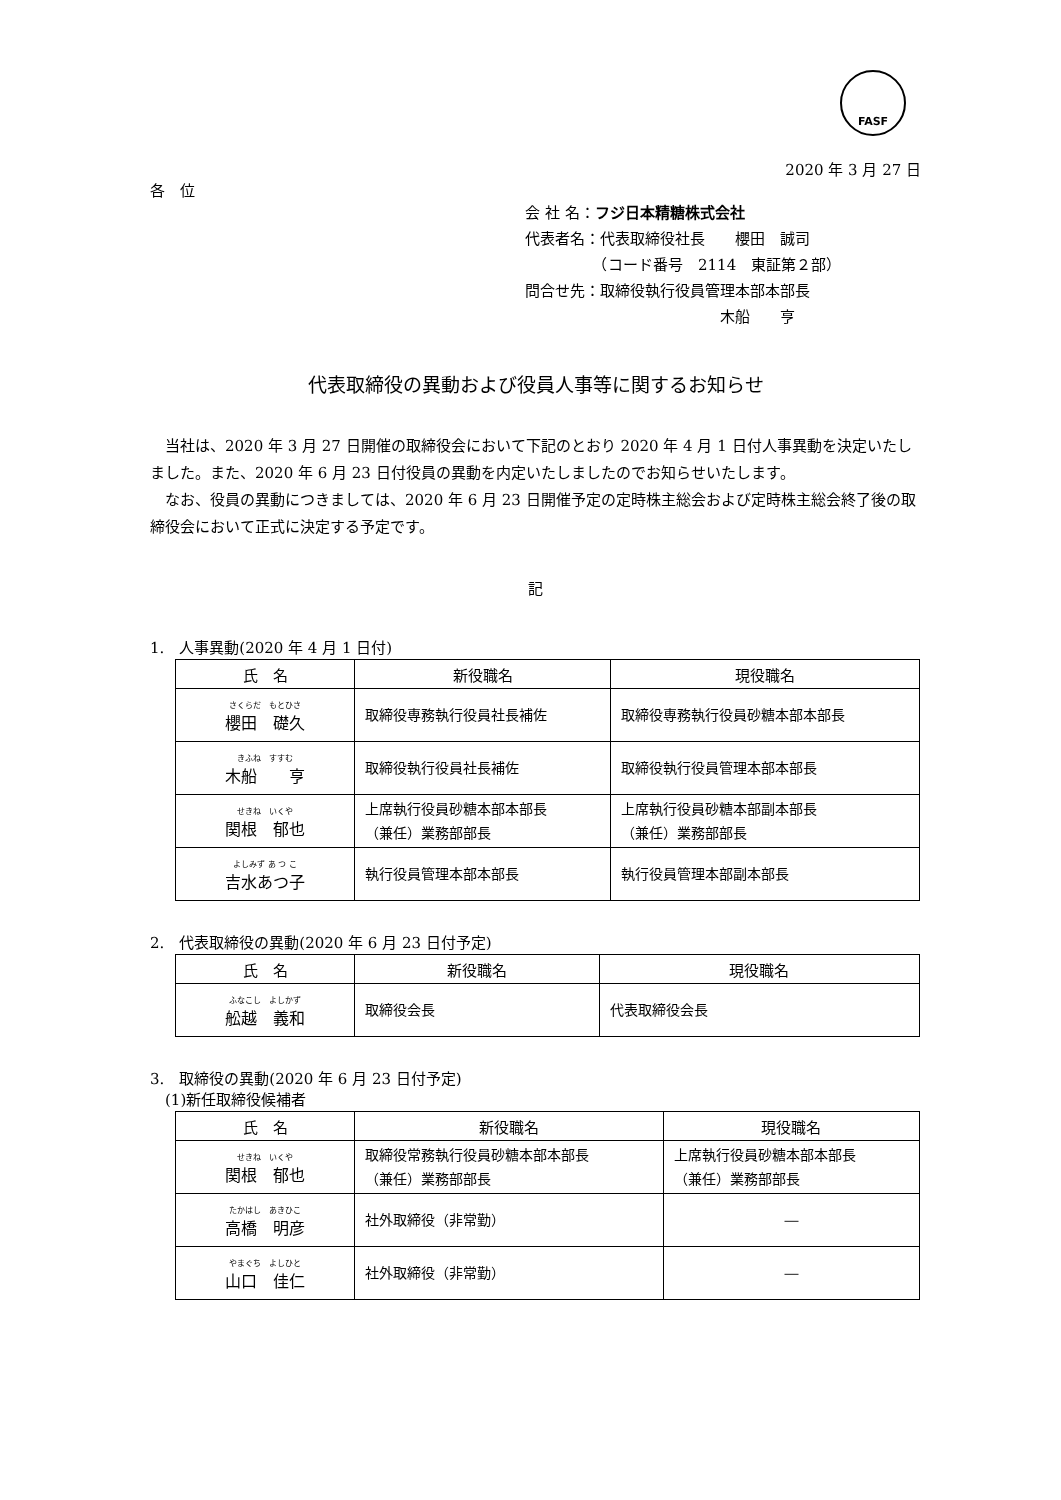FASF
2020 年 3 月 27 日
各　位
会 社 名：フジ日本精糖株式会社
代表者名：代表取締役社長　　櫻田　誠司
　　　　　（コード番号　2114　東証第２部）
問合せ先：取締役執行役員管理本部本部長
　　　　　　　　　　　　　木船　　亨
代表取締役の異動および役員人事等に関するお知らせ
当社は、2020 年 3 月 27 日開催の取締役会において下記のとおり 2020 年 4 月 1 日付人事異動を決定いたしました。また、2020 年 6 月 23 日付役員の異動を内定いたしましたのでお知らせいたします。
なお、役員の異動につきましては、2020 年 6 月 23 日開催予定の定時株主総会および定時株主総会終了後の取締役会において正式に決定する予定です。
記
1.　人事異動(2020 年 4 月 1 日付)
| 氏 名 | 新役職名 | 現役職名 |
| --- | --- | --- |
| さくらだ もとひさ 櫻田 礎久 | 取締役専務執行役員社長補佐 | 取締役専務執行役員砂糖本部本部長 |
| きふね すすむ 木船 亨 | 取締役執行役員社長補佐 | 取締役執行役員管理本部本部長 |
| せきね いくや 関根 郁也 | 上席執行役員砂糖本部本部長 （兼任）業務部部長 | 上席執行役員砂糖本部副本部長 （兼任）業務部部長 |
| よしみず あ つ こ 吉水あつ子 | 執行役員管理本部本部長 | 執行役員管理本部副本部長 |
2.　代表取締役の異動(2020 年 6 月 23 日付予定)
| 氏 名 | 新役職名 | 現役職名 |
| --- | --- | --- |
| ふなこし よしかず 舩越 義和 | 取締役会長 | 代表取締役会長 |
3.　取締役の異動(2020 年 6 月 23 日付予定)
　(1)新任取締役候補者
| 氏 名 | 新役職名 | 現役職名 |
| --- | --- | --- |
| せきね いくや 関根 郁也 | 取締役常務執行役員砂糖本部本部長 （兼任）業務部部長 | 上席執行役員砂糖本部本部長 （兼任）業務部部長 |
| たかはし あきひこ 高橋 明彦 | 社外取締役（非常勤） | ― |
| やまぐち よしひと 山口 佳仁 | 社外取締役（非常勤） | ― |